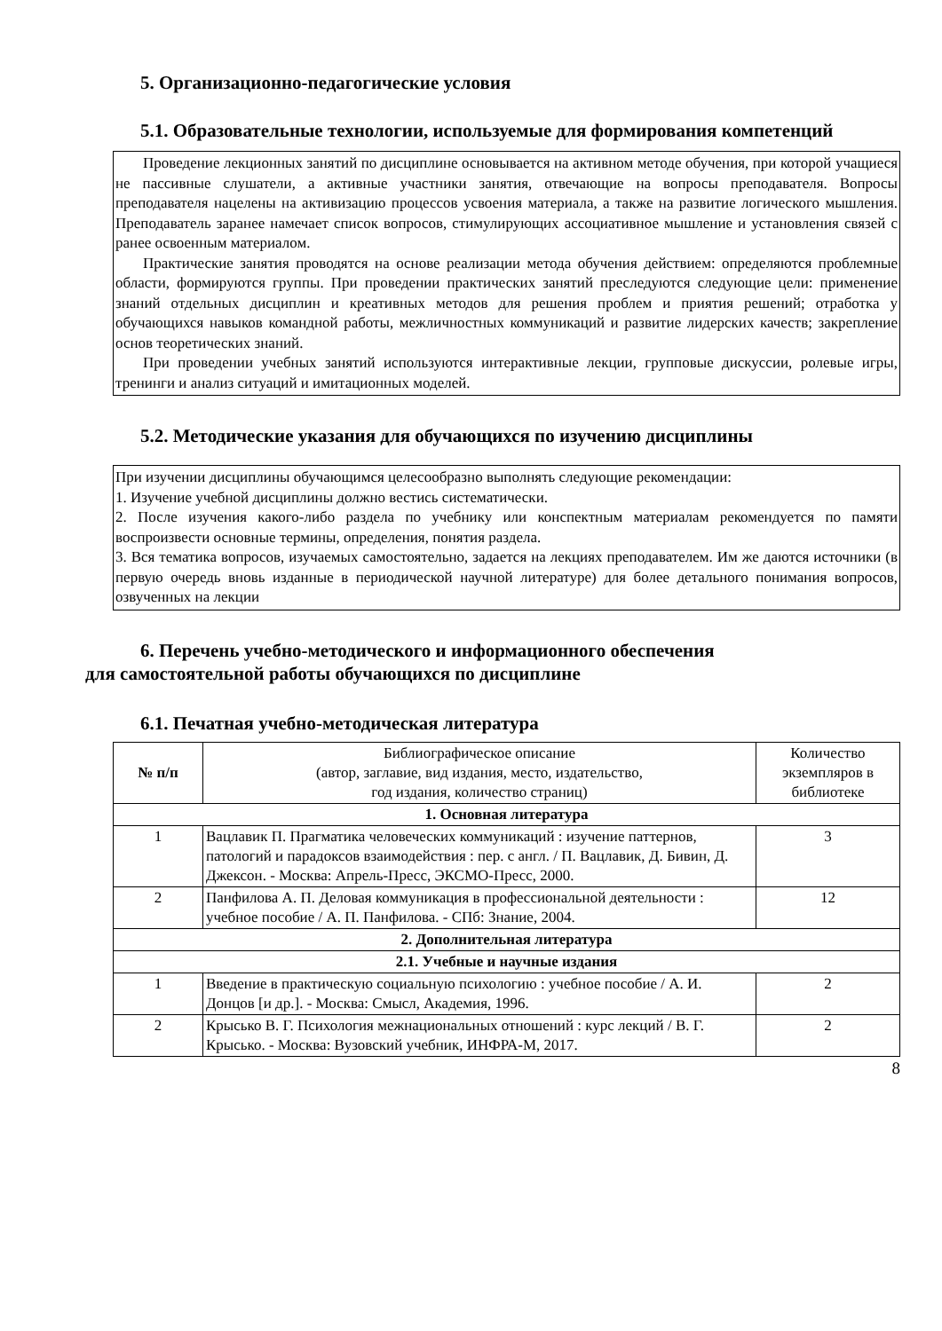5. Организационно-педагогические условия
5.1. Образовательные технологии, используемые для формирования компетенций
Проведение лекционных занятий по дисциплине основывается на активном методе обучения, при которой учащиеся не пассивные слушатели, а активные участники занятия, отвечающие на вопросы преподавателя. Вопросы преподавателя нацелены на активизацию процессов усвоения материала, а также на развитие логического мышления. Преподаватель заранее намечает список вопросов, стимулирующих ассоциативное мышление и установления связей с ранее освоенным материалом.
Практические занятия проводятся на основе реализации метода обучения действием: определяются проблемные области, формируются группы. При проведении практических занятий преследуются следующие цели: применение знаний отдельных дисциплин и креативных методов для решения проблем и приятия решений; отработка у обучающихся навыков командной работы, межличностных коммуникаций и развитие лидерских качеств; закрепление основ теоретических знаний.
При проведении учебных занятий используются интерактивные лекции, групповые дискуссии, ролевые игры, тренинги и анализ ситуаций и имитационных моделей.
5.2. Методические указания для обучающихся по изучению дисциплины
При изучении дисциплины обучающимся целесообразно выполнять следующие рекомендации:
1. Изучение учебной дисциплины должно вестись систематически.
2. После изучения какого-либо раздела по учебнику или конспектным материалам рекомендуется по памяти воспроизвести основные термины, определения, понятия раздела.
3. Вся тематика вопросов, изучаемых самостоятельно, задается на лекциях преподавателем. Им же даются источники (в первую очередь вновь изданные в периодической научной литературе) для более детального понимания вопросов, озвученных на лекции
6. Перечень учебно-методического и информационного обеспечения
для самостоятельной работы обучающихся по дисциплине
6.1. Печатная учебно-методическая литература
| № п/п | Библиографическое описание (автор, заглавие, вид издания, место, издательство, год издания, количество страниц) | Количество экземпляров в библиотеке |
| 1. Основная литература | | |
| 1 | Вацлавик П. Прагматика человеческих коммуникаций : изучение паттернов, патологий и парадоксов взаимодействия : пер. с англ. / П. Вацлавик, Д. Бивин, Д. Джексон. - Москва: Апрель-Пресс, ЭКСМО-Пресс, 2000. | 3 |
| 2 | Панфилова А. П. Деловая коммуникация в профессиональной деятельности : учебное пособие / А. П. Панфилова. - СПб: Знание, 2004. | 12 |
| 2. Дополнительная литература | | |
| 2.1. Учебные и научные издания | | |
| 1 | Введение в практическую социальную психологию : учебное пособие / А. И. Донцов [и др.]. - Москва: Смысл, Академия, 1996. | 2 |
| 2 | Крысько В. Г. Психология межнациональных отношений : курс лекций / В. Г. Крысько. - Москва: Вузовский учебник, ИНФРА-М, 2017. | 2 |
8